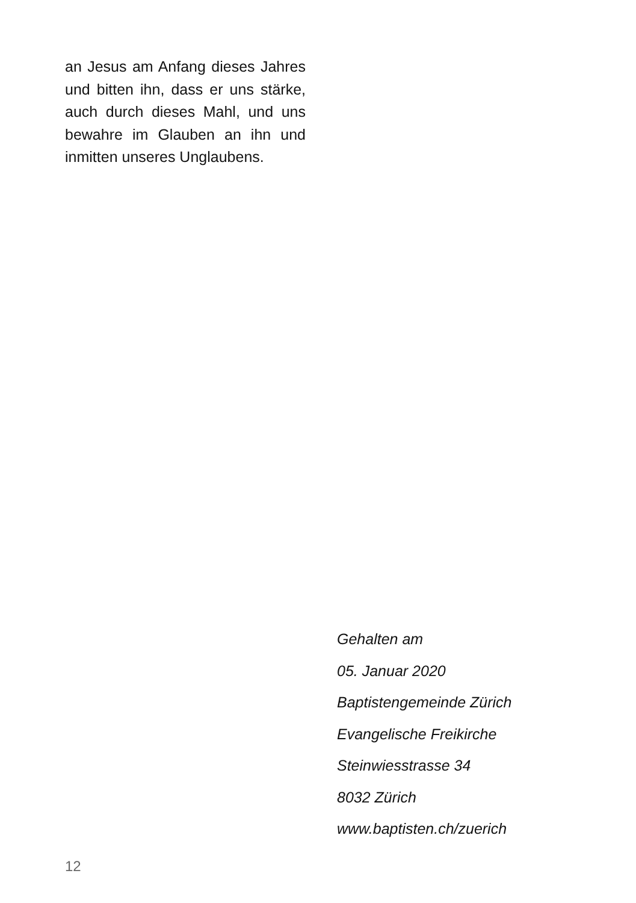an Jesus am Anfang dieses Jahres und bitten ihn, dass er uns stärke, auch durch dieses Mahl, und uns bewahre im Glauben an ihn und inmitten unseres Unglaubens.
Gehalten am
05. Januar 2020
Baptistengemeinde Zürich
Evangelische Freikirche
Steinwiesstrasse 34
8032 Zürich
www.baptisten.ch/zuerich
12